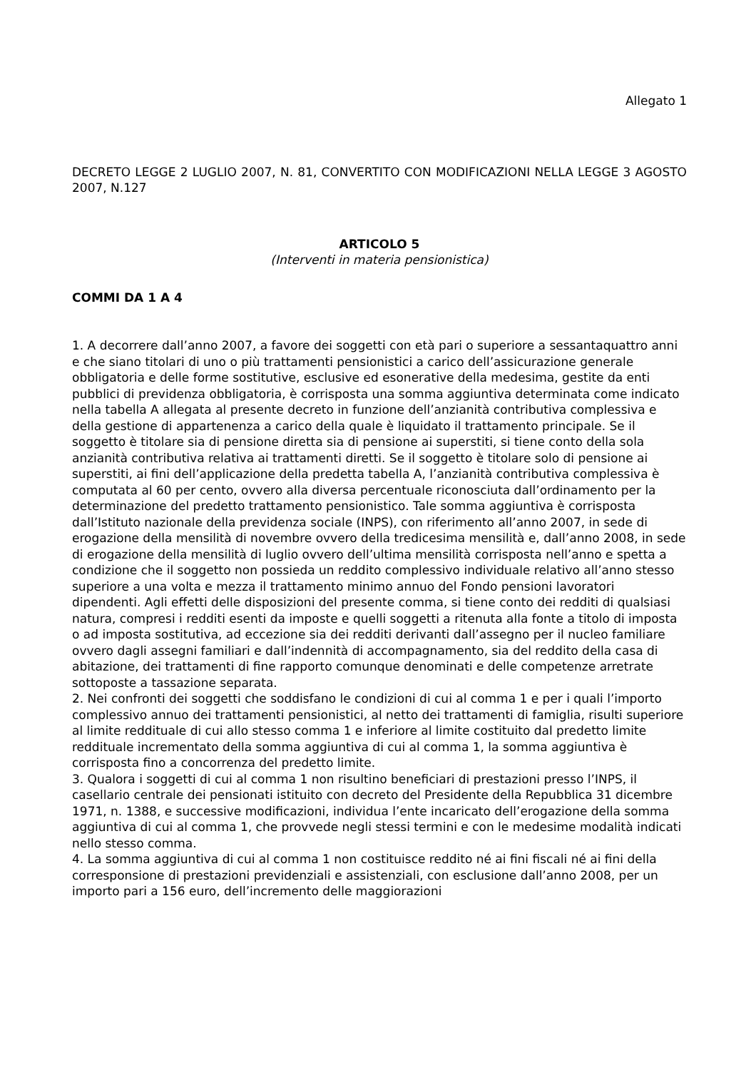Allegato 1
DECRETO LEGGE 2 LUGLIO 2007, N. 81, CONVERTITO CON MODIFICAZIONI NELLA LEGGE 3 AGOSTO 2007, N.127
ARTICOLO 5
(Interventi in materia pensionistica)
COMMI DA 1 A 4
1. A decorrere dall’anno 2007, a favore dei soggetti con età pari o superiore a sessantaquattro anni e che siano titolari di uno o più trattamenti pensionistici a carico dell’assicurazione generale obbligatoria e delle forme sostitutive, esclusive ed esonerative della medesima, gestite da enti pubblici di previdenza obbligatoria, è corrisposta una somma aggiuntiva determinata come indicato nella tabella A allegata al presente decreto in funzione dell’anzianità contributiva complessiva e della gestione di appartenenza a carico della quale è liquidato il trattamento principale. Se il soggetto è titolare sia di pensione diretta sia di pensione ai superstiti, si tiene conto della sola anzianità contributiva relativa ai trattamenti diretti. Se il soggetto è titolare solo di pensione ai superstiti, ai fini dell’applicazione della predetta tabella A, l’anzianità contributiva complessiva è computata al 60 per cento, ovvero alla diversa percentuale riconosciuta dall’ordinamento per la determinazione del predetto trattamento pensionistico. Tale somma aggiuntiva è corrisposta dall’Istituto nazionale della previdenza sociale (INPS), con riferimento all’anno 2007, in sede di erogazione della mensilità di novembre ovvero della tredicesima mensilità e, dall’anno 2008, in sede di erogazione della mensilità di luglio ovvero dell’ultima mensilità corrisposta nell’anno e spetta a condizione che il soggetto non possieda un reddito complessivo individuale relativo all’anno stesso superiore a una volta e mezza il trattamento minimo annuo del Fondo pensioni lavoratori dipendenti. Agli effetti delle disposizioni del presente comma, si tiene conto dei redditi di qualsiasi natura, compresi i redditi esenti da imposte e quelli soggetti a ritenuta alla fonte a titolo di imposta o ad imposta sostitutiva, ad eccezione sia dei redditi derivanti dall’assegno per il nucleo familiare ovvero dagli assegni familiari e dall’indennità di accompagnamento, sia del reddito della casa di abitazione, dei trattamenti di fine rapporto comunque denominati e delle competenze arretrate sottoposte a tassazione separata.
2. Nei confronti dei soggetti che soddisfano le condizioni di cui al comma 1 e per i quali l’importo complessivo annuo dei trattamenti pensionistici, al netto dei trattamenti di famiglia, risulti superiore al limite reddituale di cui allo stesso comma 1 e inferiore al limite costituito dal predetto limite reddituale incrementato della somma aggiuntiva di cui al comma 1, la somma aggiuntiva è corrisposta fino a concorrenza del predetto limite.
3. Qualora i soggetti di cui al comma 1 non risultino beneficiari di prestazioni presso l’INPS, il casellario centrale dei pensionati istituito con decreto del Presidente della Repubblica 31 dicembre 1971, n. 1388, e successive modificazioni, individua l’ente incaricato dell’erogazione della somma aggiuntiva di cui al comma 1, che provvede negli stessi termini e con le medesime modalità indicati nello stesso comma.
4. La somma aggiuntiva di cui al comma 1 non costituisce reddito né ai fini fiscali né ai fini della corresponsione di prestazioni previdenziali e assistenziali, con esclusione dall’anno 2008, per un importo pari a 156 euro, dell’incremento delle maggiorazioni